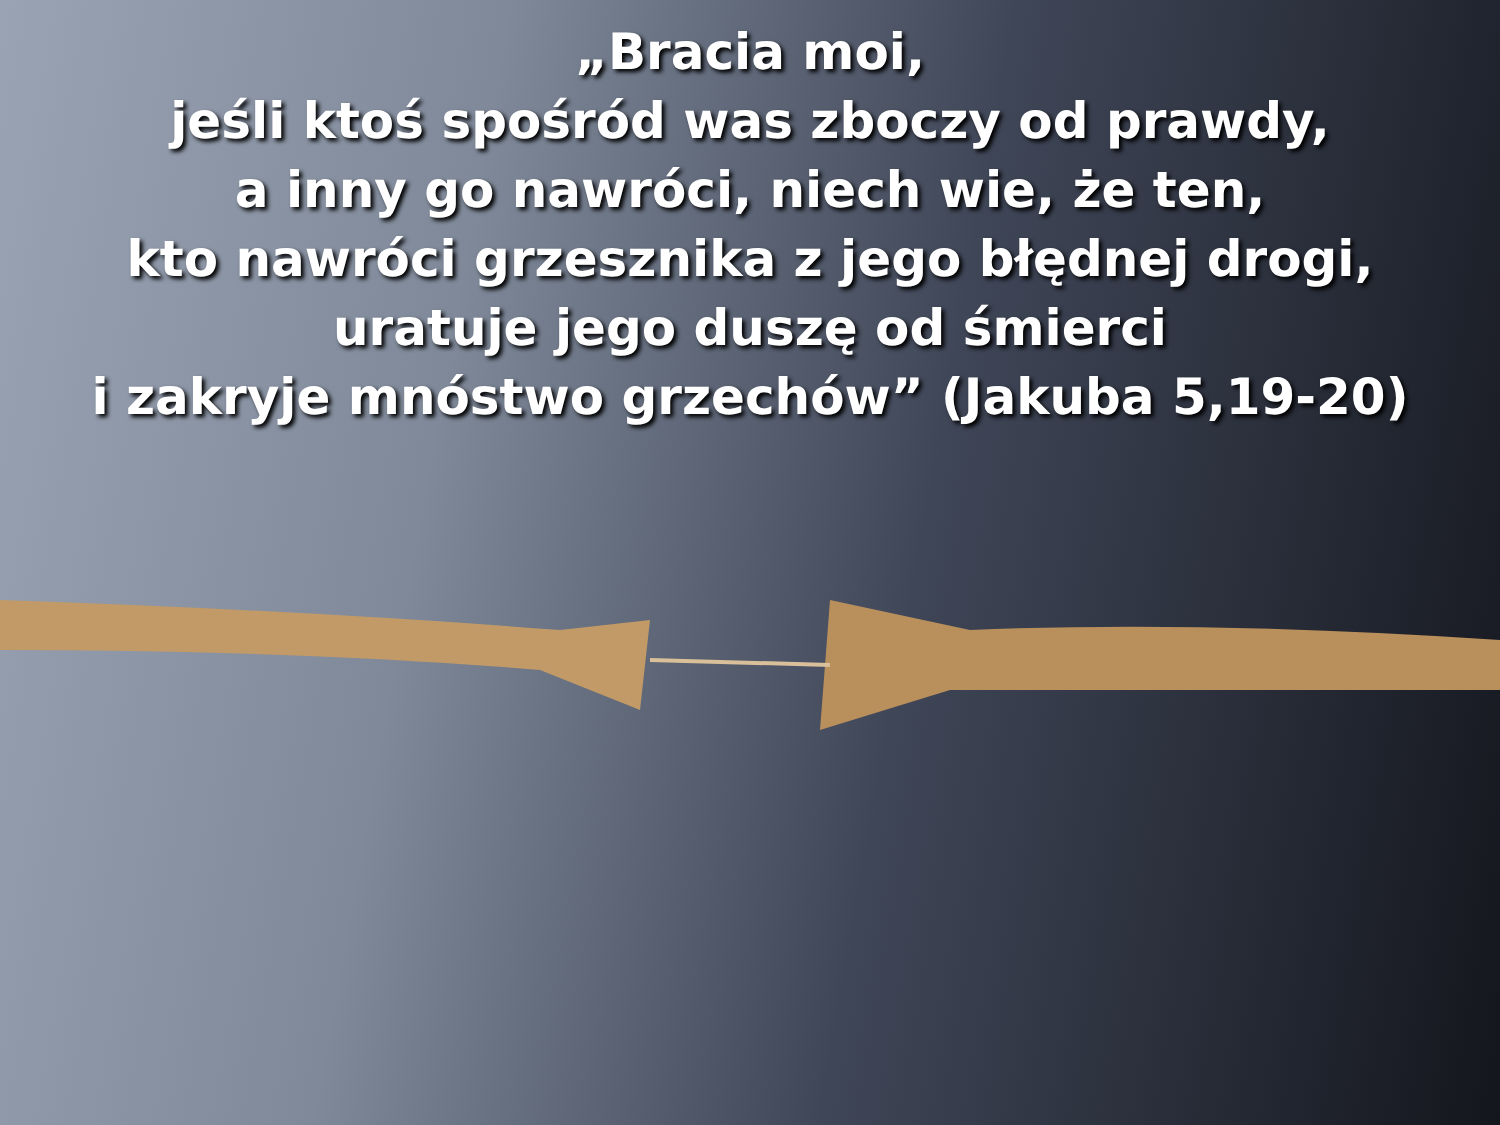„Bracia moi,
jeśli ktoś spośród was zboczy od prawdy,
a inny go nawróci, niech wie, że ten,
kto nawróci grzesznika z jego błędnej drogi,
uratuje jego duszę od śmierci
i zakryje mnóstwo grzechów” (Jakuba 5,19-20)